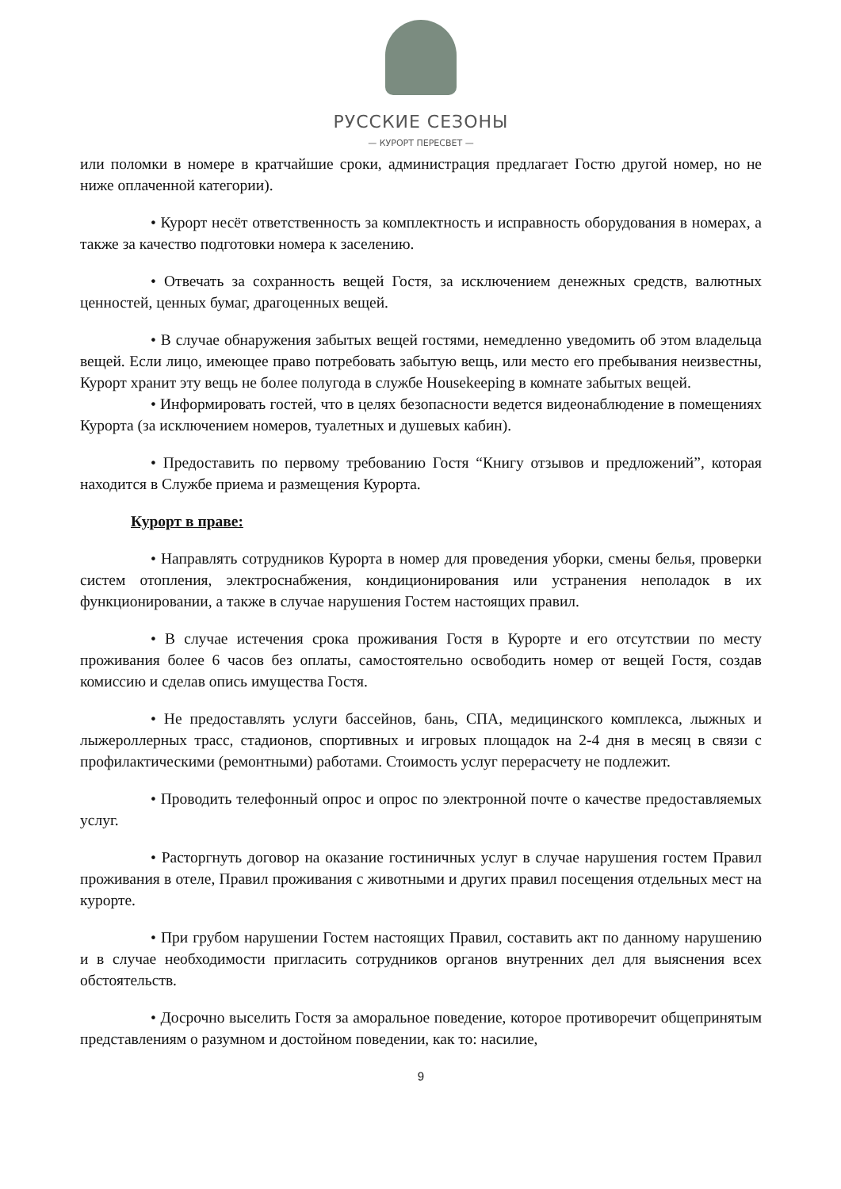РУССКИЕ СЕЗОНЫ
— КУРОРТ ПЕРЕСВЕТ —
или поломки в номере в кратчайшие сроки, администрация предлагает Гостю другой номер, но не ниже оплаченной категории).
• Курорт несёт ответственность за комплектность и исправность оборудования в номерах, а также за качество подготовки номера к заселению.
• Отвечать за сохранность вещей Гостя, за исключением денежных средств, валютных ценностей, ценных бумаг, драгоценных вещей.
• В случае обнаружения забытых вещей гостями, немедленно уведомить об этом владельца вещей. Если лицо, имеющее право потребовать забытую вещь, или место его пребывания неизвестны, Курорт хранит эту вещь не более полугода в службе Housekeeping в комнате забытых вещей.
• Информировать гостей, что в целях безопасности ведется видеонаблюдение в помещениях Курорта (за исключением номеров, туалетных и душевых кабин).
• Предоставить по первому требованию Гостя “Книгу отзывов и предложений”, которая находится в Службе приема и размещения Курорта.
Курорт в праве:
• Направлять сотрудников Курорта в номер для проведения уборки, смены белья, проверки систем отопления, электроснабжения, кондиционирования или устранения неполадок в их функционировании, а также в случае нарушения Гостем настоящих правил.
• В случае истечения срока проживания Гостя в Курорте и его отсутствии по месту проживания более 6 часов без оплаты, самостоятельно освободить номер от вещей Гостя, создав комиссию и сделав опись имущества Гостя.
• Не предоставлять услуги бассейнов, бань, СПА, медицинского комплекса, лыжных и лыжероллерных трасс, стадионов, спортивных и игровых площадок на 2-4 дня в месяц в связи с профилактическими (ремонтными) работами. Стоимость услуг перерасчету не подлежит.
• Проводить телефонный опрос и опрос по электронной почте о качестве предоставляемых услуг.
• Расторгнуть договор на оказание гостиничных услуг в случае нарушения гостем Правил проживания в отеле, Правил проживания с животными и других правил посещения отдельных мест на курорте.
• При грубом нарушении Гостем настоящих Правил, составить акт по данному нарушению и в случае необходимости пригласить сотрудников органов внутренних дел для выяснения всех обстоятельств.
• Досрочно выселить Гостя за аморальное поведение, которое противоречит общепринятым представлениям о разумном и достойном поведении, как то: насилие,
9